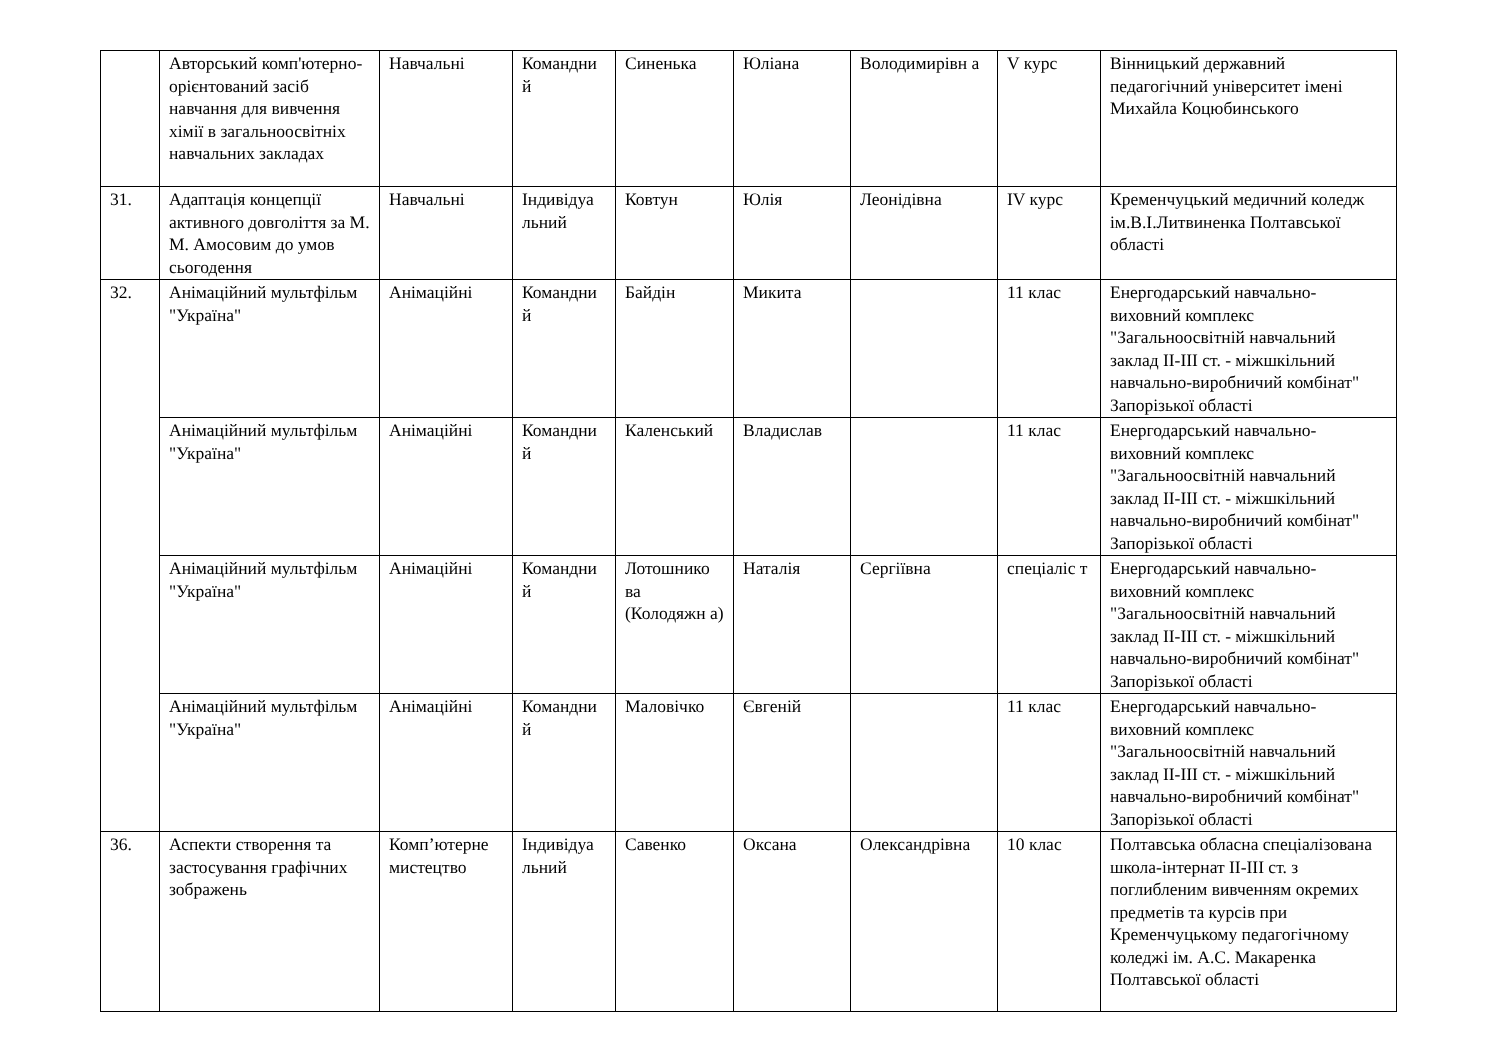| | Авторський комп'ютерно-орієнтований засіб навчання для вивчення хімії в загальноосвітніх навчальних закладах | Навчальні | Командни й | Синенька | Юліана | Володимирівн а | V курс | Вінницький державний педагогічний університет імені Михайла Коцюбинського |
| 31. | Адаптація концепції активного довголіття за М. М. Амосовим до умов сьогодення | Навчальні | Індивідуа льний | Ковтун | Юлія | Леонідівна | IV курс | Кременчуцький медичний коледж ім.В.І.Литвиненка Полтавської області |
| 32. | Анімаційний мультфільм "Україна" | Анімаційні | Командни й | Байдін | Микита | | 11 клас | Енергодарський навчально-виховний комплекс "Загальноосвітній навчальний заклад ІІ-ІІІ ст. - міжшкільний навчально-виробничий комбінат" Запорізької області |
| | Анімаційний мультфільм "Україна" | Анімаційні | Командни й | Каленський | Владислав | | 11 клас | Енергодарський навчально-виховний комплекс "Загальноосвітній навчальний заклад ІІ-ІІІ ст. - міжшкільний навчально-виробничий комбінат" Запорізької області |
| | Анімаційний мультфільм "Україна" | Анімаційні | Командни й | Лотошнико ва (Колодяжн а) | Наталія | Сергіївна | спеціаліс т | Енергодарський навчально-виховний комплекс "Загальноосвітній навчальний заклад ІІ-ІІІ ст. - міжшкільний навчально-виробничий комбінат" Запорізької області |
| | Анімаційний мультфільм "Україна" | Анімаційні | Командни й | Маловічко | Євгеній | | 11 клас | Енергодарський навчально-виховний комплекс "Загальноосвітній навчальний заклад ІІ-ІІІ ст. - міжшкільний навчально-виробничий комбінат" Запорізької області |
| 36. | Аспекти створення та застосування графічних зображень | Комп’ютерне мистецтво | Індивідуа льний | Савенко | Оксана | Олександрівна | 10 клас | Полтавська обласна спеціалізована школа-інтернат ІІ-ІІІ ст. з поглибленим вивченням окремих предметів та курсів при Кременчуцькому педагогічному коледжі ім. А.С. Макаренка Полтавської області |